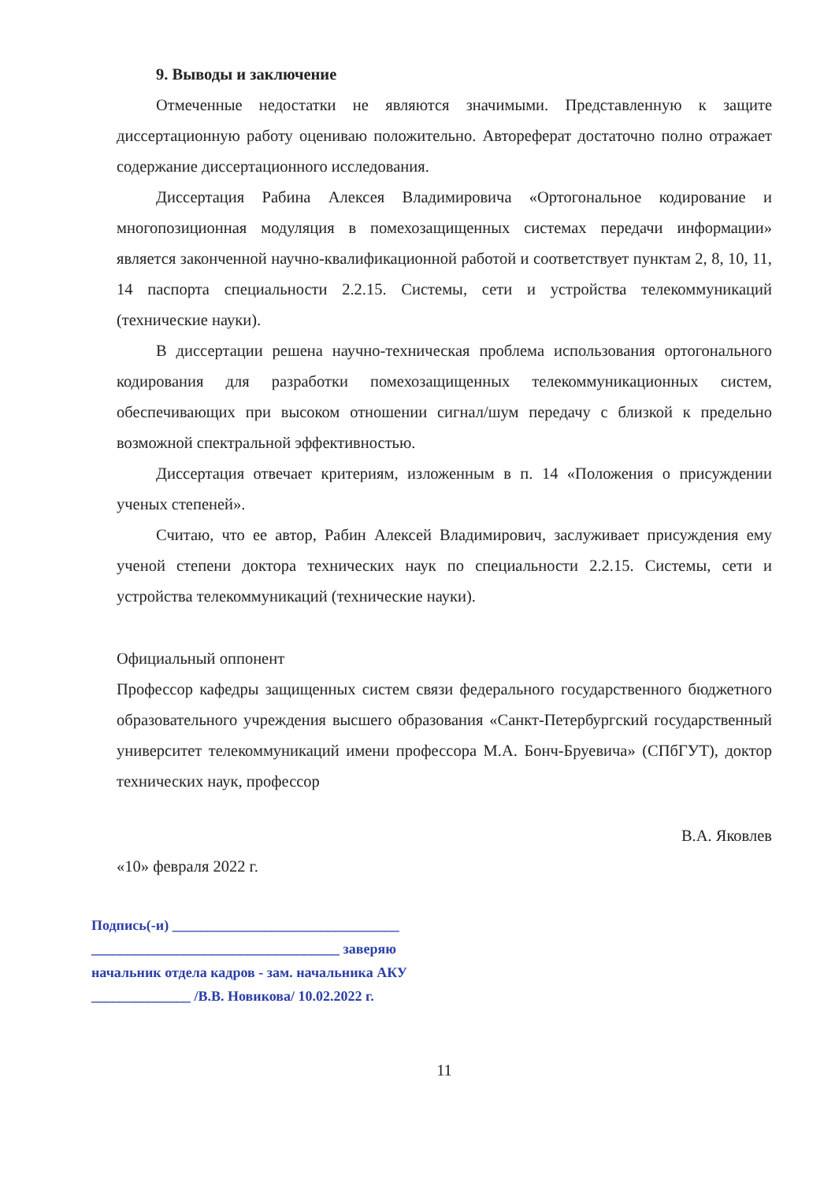9. Выводы и заключение
Отмеченные недостатки не являются значимыми. Представленную к защите диссертационную работу оцениваю положительно. Автореферат достаточно полно отражает содержание диссертационного исследования.
Диссертация Рабина Алексея Владимировича «Ортогональное кодирование и многопозиционная модуляция в помехозащищенных системах передачи информации» является законченной научно-квалификационной работой и соответствует пунктам 2, 8, 10, 11, 14 паспорта специальности 2.2.15. Системы, сети и устройства телекоммуникаций (технические науки).
В диссертации решена научно-техническая проблема использования ортогонального кодирования для разработки помехозащищенных телекоммуникационных систем, обеспечивающих при высоком отношении сигнал/шум передачу с близкой к предельно возможной спектральной эффективностью.
Диссертация отвечает критериям, изложенным в п. 14 «Положения о присуждении ученых степеней».
Считаю, что ее автор, Рабин Алексей Владимирович, заслуживает присуждения ему ученой степени доктора технических наук по специальности 2.2.15. Системы, сети и устройства телекоммуникаций (технические науки).
Официальный оппонент
Профессор кафедры защищенных систем связи федерального государственного бюджетного образовательного учреждения высшего образования «Санкт-Петербургский государственный университет телекоммуникаций имени профессора М.А. Бонч-Бруевича» (СПбГУТ), доктор технических наук, профессор
В.А. Яковлев
«10» февраля 2022 г.
Подпись(-и) ________________________________
___________________________________ заверяю
начальник отдела кадров - зам. начальника АКУ
______________ /В.В. Новикова/ 10.02.2022 г.
11